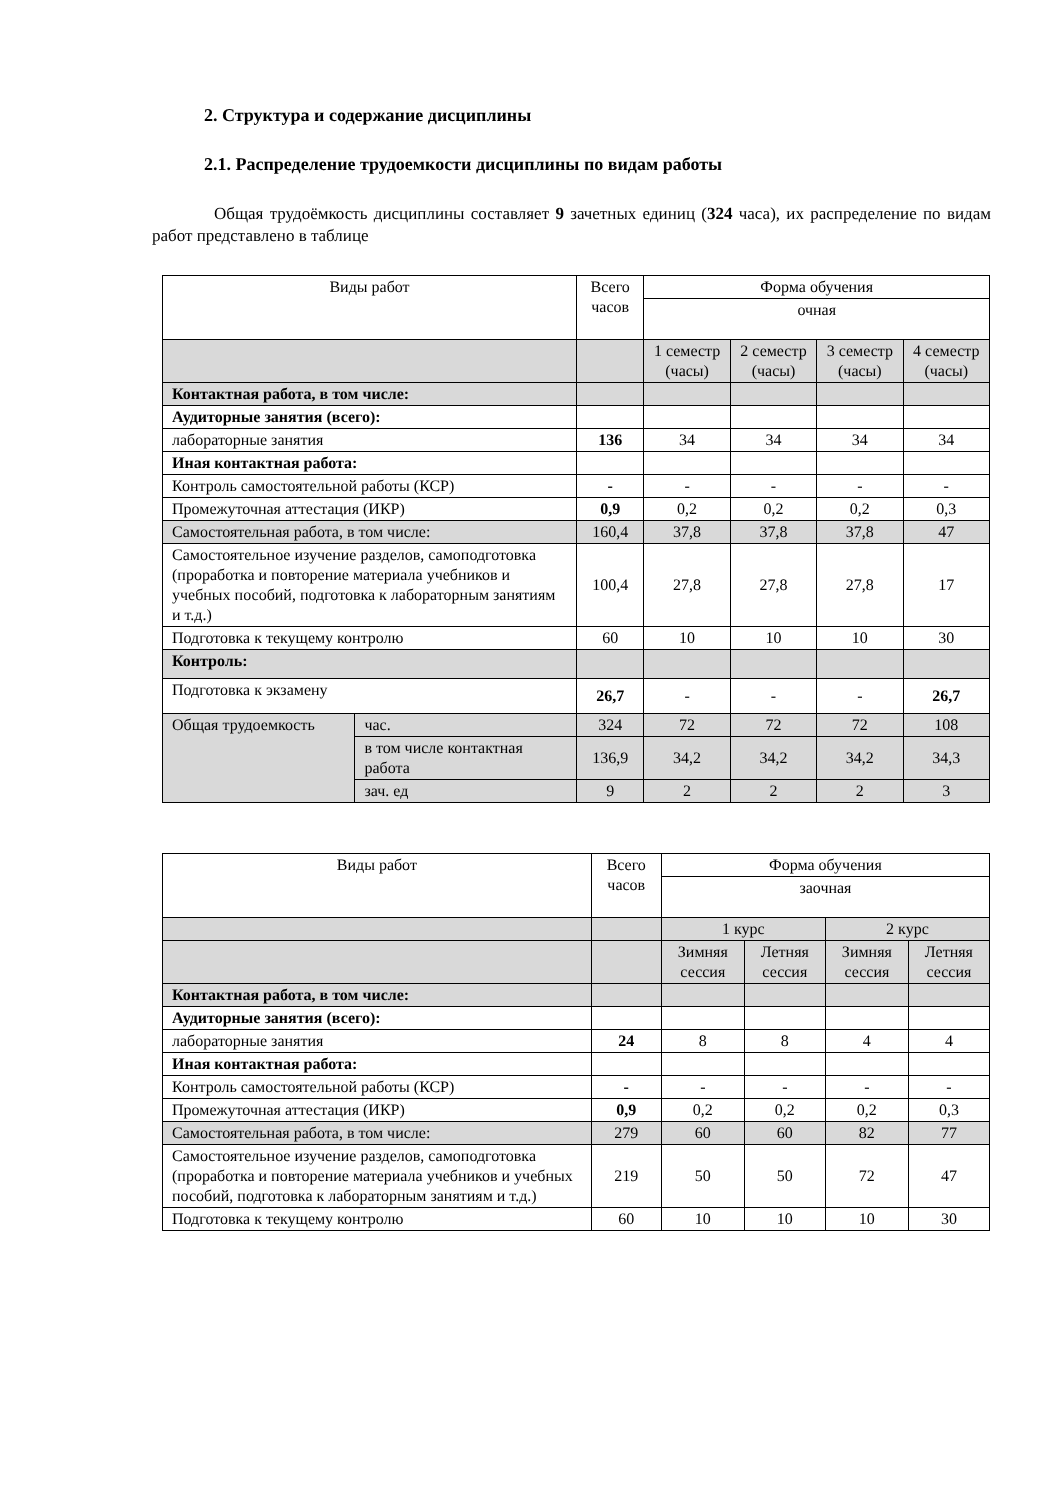2. Структура и содержание дисциплины
2.1. Распределение трудоемкости дисциплины по видам работы
Общая трудоёмкость дисциплины составляет 9 зачетных единиц (324 часа), их распределение по видам работ представлено в таблице
| Виды работ | | Всего часов | Форма обучения | | | |
| --- | --- | --- | --- | --- | --- | --- |
| | | | очная | | | |
| | | | 1 семестр (часы) | 2 семестр (часы) | 3 семестр (часы) | 4 семестр (часы) |
| Контактная работа, в том числе: | | | | | | |
| Аудиторные занятия (всего): | | | | | | |
| лабораторные занятия | | 136 | 34 | 34 | 34 | 34 |
| Иная контактная работа: | | | | | | |
| Контроль самостоятельной работы (КСР) | | - | - | - | - | - |
| Промежуточная аттестация (ИКР) | | 0,9 | 0,2 | 0,2 | 0,2 | 0,3 |
| Самостоятельная работа, в том числе: | | 160,4 | 37,8 | 37,8 | 37,8 | 47 |
| Самостоятельное изучение разделов, самоподготовка (проработка и повторение материала учебников и учебных пособий, подготовка к лабораторным занятиям и т.д.) | | 100,4 | 27,8 | 27,8 | 27,8 | 17 |
| Подготовка к текущему контролю | | 60 | 10 | 10 | 10 | 30 |
| Контроль: | | | | | | |
| Подготовка к экзамену | | 26,7 | - | - | - | 26,7 |
| Общая трудоемкость | час. | 324 | 72 | 72 | 72 | 108 |
| | в том числе контактная работа | 136,9 | 34,2 | 34,2 | 34,2 | 34,3 |
| | зач. ед | 9 | 2 | 2 | 2 | 3 |
| Виды работ | Всего часов | Форма обучения | | | |
| --- | --- | --- | --- | --- | --- |
| | | заочная | | | |
| | | 1 курс | | 2 курс | |
| | | Зимняя сессия | Летняя сессия | Зимняя сессия | Летняя сессия |
| Контактная работа, в том числе: | | | | | |
| Аудиторные занятия (всего): | | | | | |
| лабораторные занятия | 24 | 8 | 8 | 4 | 4 |
| Иная контактная работа: | | | | | |
| Контроль самостоятельной работы (КСР) | - | - | - | - | - |
| Промежуточная аттестация (ИКР) | 0,9 | 0,2 | 0,2 | 0,2 | 0,3 |
| Самостоятельная работа, в том числе: | 279 | 60 | 60 | 82 | 77 |
| Самостоятельное изучение разделов, самоподготовка (проработка и повторение материала учебников и учебных пособий, подготовка к лабораторным занятиям и т.д.) | 219 | 50 | 50 | 72 | 47 |
| Подготовка к текущему контролю | 60 | 10 | 10 | 10 | 30 |